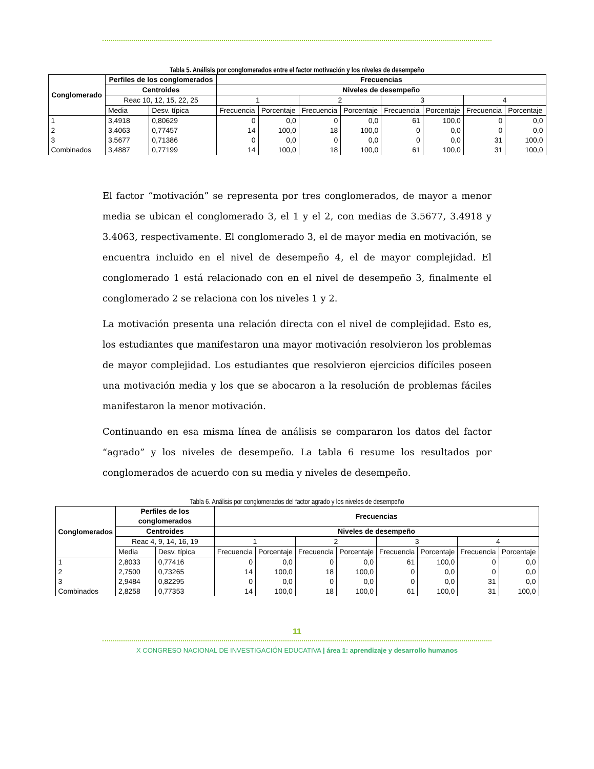Tabla 5. Análisis por conglomerados entre el factor motivación y los niveles de desempeño
| Conglomerado | Perfiles de los conglomerados | | Frecuencias | | | | | | | |
| --- | --- | --- | --- | --- | --- | --- | --- | --- | --- | --- |
| | Centroides | | Niveles de desempeño | | | | | | | |
| | Reac 10, 12, 15, 22, 25 | | 1 | | 2 | | 3 | | 4 | |
| | Media | Desv. típica | Frecuencia | Porcentaje | Frecuencia | Porcentaje | Frecuencia | Porcentaje | Frecuencia | Porcentaje |
| 1 2 3 Combinados | 3,4918 3,4063 3,5677 3,4887 | 0,80629 0,77457 0,71386 0,77199 | 0 14 0 14 | 0,0 100,0 0,0 100,0 | 0 18 0 18 | 0,0 100,0 0,0 100,0 | 61 0 0 61 | 100,0 0,0 0,0 100,0 | 0 0 31 31 | 0,0 0,0 100,0 100,0 |
El factor “motivación” se representa por tres conglomerados, de mayor a menor media se ubican el conglomerado 3, el 1 y el 2, con medias de 3.5677, 3.4918 y 3.4063, respectivamente. El conglomerado 3, el de mayor media en motivación, se encuentra incluido en el nivel de desempeño 4, el de mayor complejidad. El conglomerado 1 está relacionado con en el nivel de desempeño 3, finalmente el conglomerado 2 se relaciona con los niveles 1 y 2.
La motivación presenta una relación directa con el nivel de complejidad. Esto es, los estudiantes que manifestaron una mayor motivación resolvieron los problemas de mayor complejidad. Los estudiantes que resolvieron ejercicios difíciles poseen una motivación media y los que se abocaron a la resolución de problemas fáciles manifestaron la menor motivación.
Continuando en esa misma línea de análisis se compararon los datos del factor “agrado” y los niveles de desempeño. La tabla 6 resume los resultados por conglomerados de acuerdo con su media y niveles de desempeño.
Tabla 6. Análisis por conglomerados del factor agrado y los niveles de desempeño
| Conglomerados | Perfiles de los conglomerados | | Frecuencias | | | | | | | |
| --- | --- | --- | --- | --- | --- | --- | --- | --- | --- | --- |
| | Centroides | | Niveles de desempeño | | | | | | | |
| | Reac 4, 9, 14, 16, 19 | | 1 | | 2 | | 3 | | 4 | |
| | Media | Desv. típica | Frecuencia | Porcentaje | Frecuencia | Porcentaje | Frecuencia | Porcentaje | Frecuencia | Porcentaje |
| 1 2 3 Combinados | 2,8033 2,7500 2,9484 2,8258 | 0,77416 0,73265 0,82295 0,77353 | 0 14 0 14 | 0,0 100,0 0,0 100,0 | 0 18 0 18 | 0,0 100,0 0,0 100,0 | 61 0 0 61 | 100,0 0,0 0,0 100,0 | 0 0 31 31 | 0,0 0,0 0,0 100,0 |
11
X CONGRESO NACIONAL DE INVESTIGACIÓN EDUCATIVA | área 1: aprendizaje y desarrollo humanos